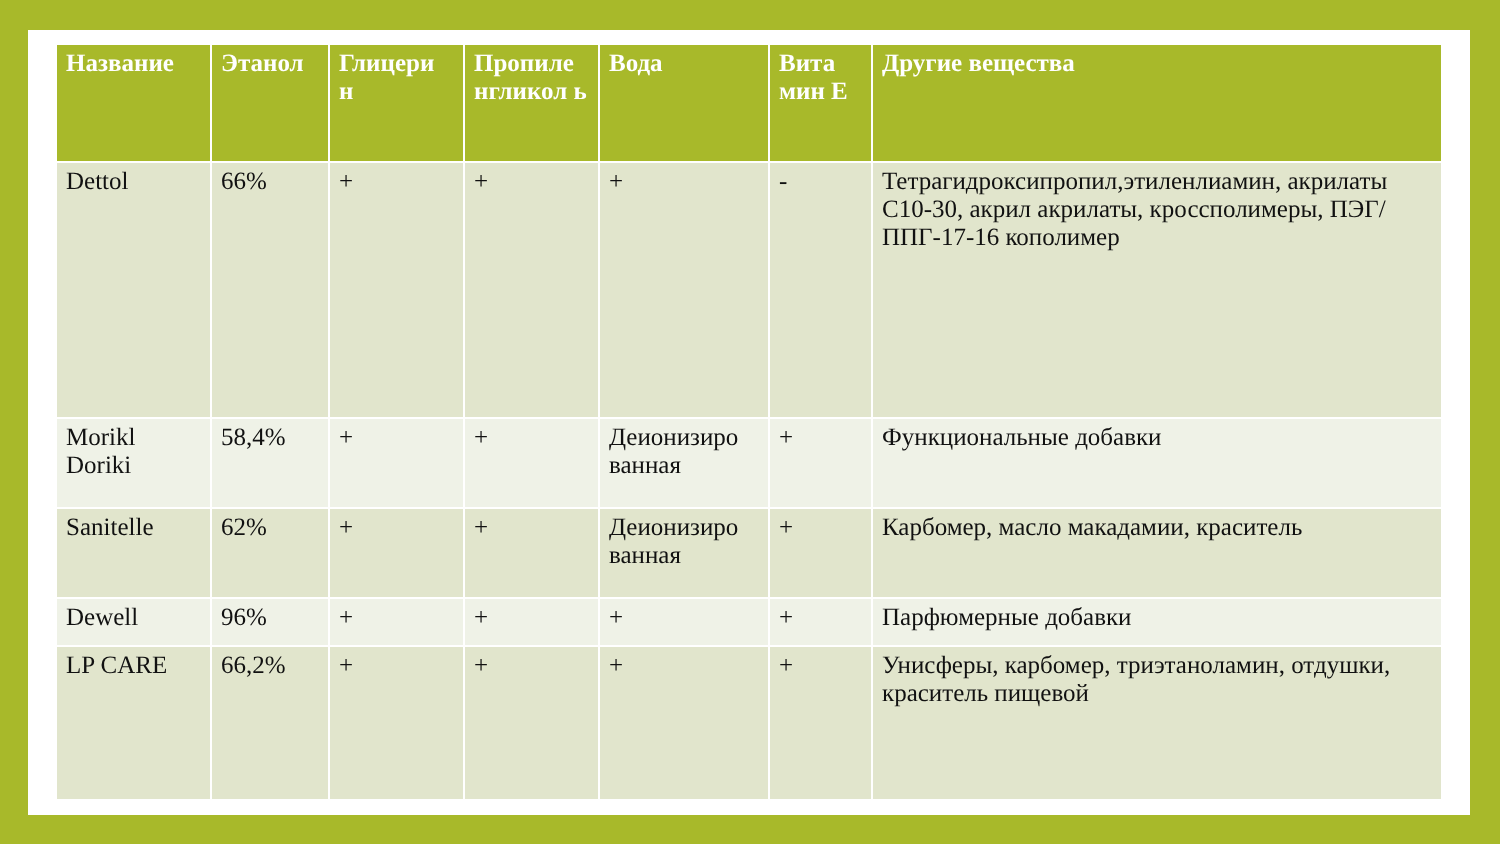| Название | Этанол | Глицери н | Пропиле нгликол ь | Вода | Вита мин Е | Другие вещества |
| --- | --- | --- | --- | --- | --- | --- |
| Dettol | 66% | + | + | + | - | Тетрагидроксипропил,этиленлиамин, акрилаты С10-30, акрил акрилаты, кроссполимеры, ПЭГ/ППГ-17-16 кополимер |
| Morikl Doriki | 58,4% | + | + | Деионизиро ванная | + | Функциональные добавки |
| Sanitelle | 62% | + | + | Деионизиро ванная | + | Карбомер, масло макадамии, краситель |
| Dewell | 96% | + | + | + | + | Парфюмерные добавки |
| LP CARE | 66,2% | + | + | + | + | Унисферы, карбомер, триэтаноламин, отдушки, краситель пищевой |